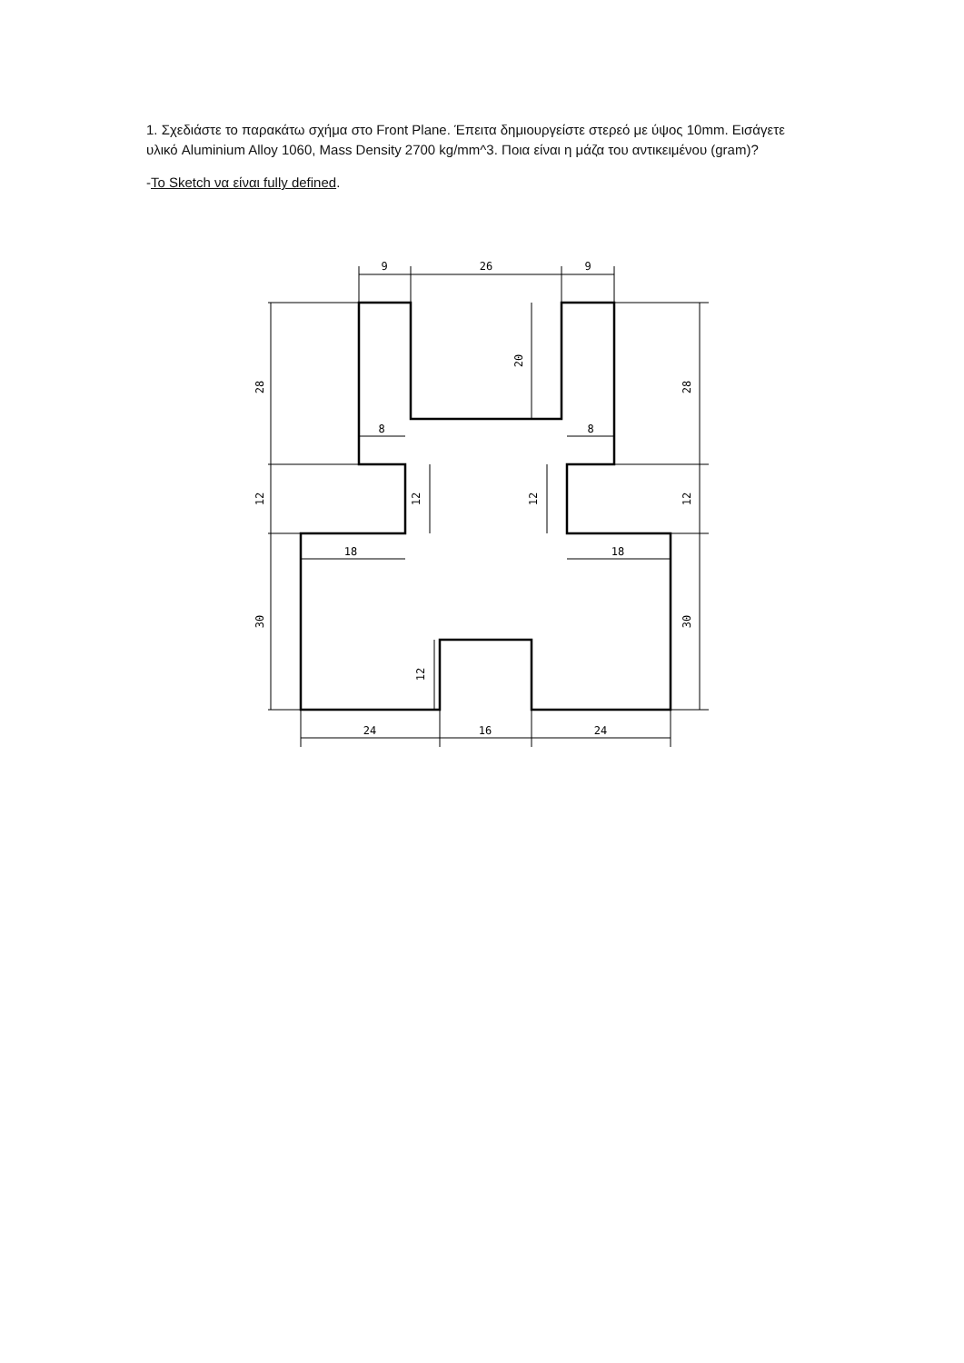1. Σχεδιάστε το παρακάτω σχήμα στο Front Plane. Έπειτα δημιουργείστε στερεό με ύψος 10mm. Εισάγετε υλικό Aluminium Alloy 1060, Mass Density 2700 kg/mm^3. Ποια είναι η μάζα του αντικειμένου (gram)?
-Το Sketch να είναι fully defined.
9
26
9
8
8
18
18
24
16
24
28
12
30
12
12
20
28
12
30
12